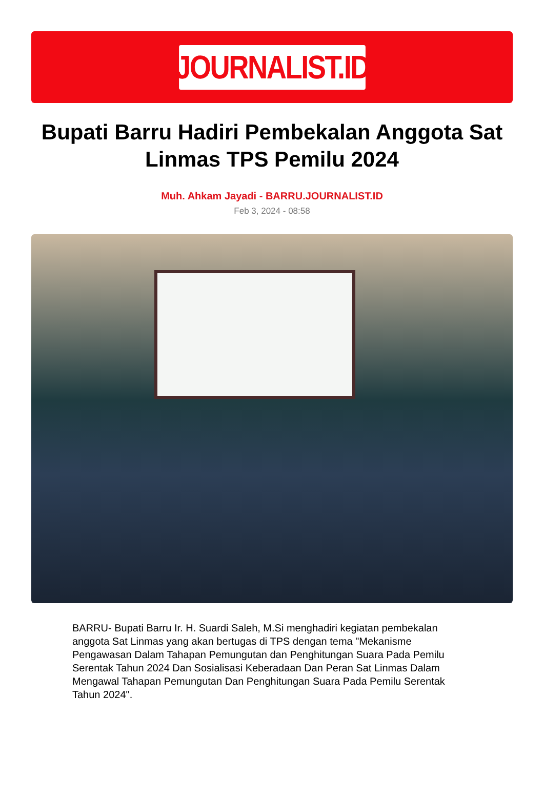JOURNALIST.ID
Bupati Barru Hadiri Pembekalan Anggota Sat Linmas TPS Pemilu 2024
Muh. Ahkam Jayadi - BARRU.JOURNALIST.ID
Feb 3, 2024 - 08:58
BARRU- Bupati Barru Ir. H. Suardi Saleh, M.Si menghadiri kegiatan pembekalan anggota Sat Linmas yang akan bertugas di TPS dengan tema "Mekanisme Pengawasan Dalam Tahapan Pemungutan dan Penghitungan Suara Pada Pemilu Serentak Tahun 2024 Dan Sosialisasi Keberadaan Dan Peran Sat Linmas Dalam Mengawal Tahapan Pemungutan Dan Penghitungan Suara Pada Pemilu Serentak Tahun 2024".